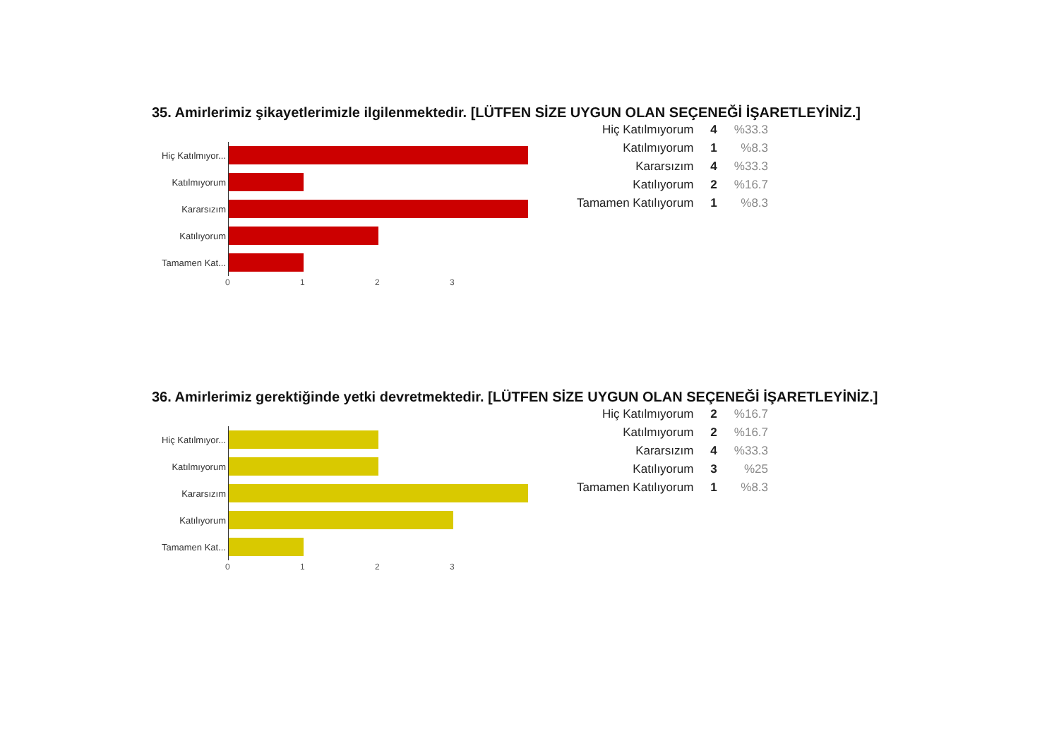35. Amirlerimiz şikayetlerimizle ilgilenmektedir. [LÜTFEN SİZE UYGUN OLAN SEÇENEĞİ İŞARETLEYİNİZ.]
Hiç Katılmıyor...
Katılmıyorum
Kararsızım
Katılıyorum
Tamamen Kat...
0 1 2 3
| Hiç Katılmıyorum | 4 | %33.3 |
| Katılmıyorum | 1 | %8.3 |
| Kararsızım | 4 | %33.3 |
| Katılıyorum | 2 | %16.7 |
| Tamamen Katılıyorum | 1 | %8.3 |
36. Amirlerimiz gerektiğinde yetki devretmektedir. [LÜTFEN SİZE UYGUN OLAN SEÇENEĞİ İŞARETLEYİNİZ.]
Hiç Katılmıyor...
Katılmıyorum
Kararsızım
Katılıyorum
Tamamen Kat...
0 1 2 3
| Hiç Katılmıyorum | 2 | %16.7 |
| Katılmıyorum | 2 | %16.7 |
| Kararsızım | 4 | %33.3 |
| Katılıyorum | 3 | %25 |
| Tamamen Katılıyorum | 1 | %8.3 |